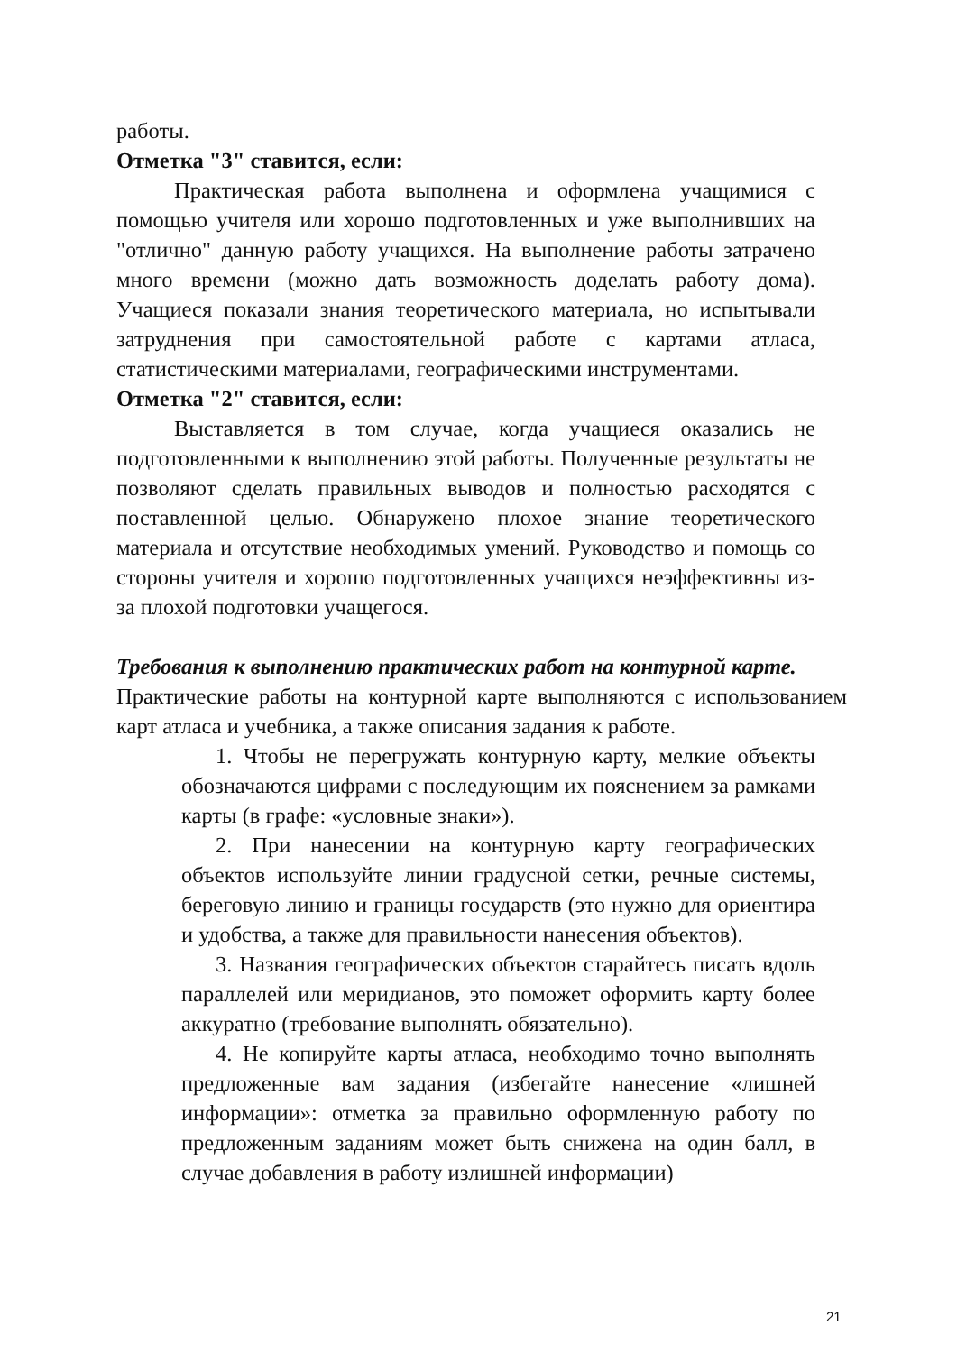работы.
Отметка "3" ставится, если:
Практическая работа выполнена и оформлена учащимися с помощью учителя или хорошо подготовленных и уже выполнивших на "отлично" данную работу учащихся. На выполнение работы затрачено много времени (можно дать возможность доделать работу дома). Учащиеся показали знания теоретического материала, но испытывали затруднения при самостоятельной работе с картами атласа, статистическими материалами, географическими инструментами.
Отметка "2" ставится, если:
Выставляется в том случае, когда учащиеся оказались не подготовленными к выполнению этой работы. Полученные результаты не позволяют сделать правильных выводов и полностью расходятся с поставленной целью. Обнаружено плохое знание теоретического материала и отсутствие необходимых умений. Руководство и помощь со стороны учителя и хорошо подготовленных учащихся неэффективны из-за плохой подготовки учащегося.
Требования к выполнению практических работ на контурной карте.
Практические работы на контурной карте выполняются с использованием карт атласа и учебника, а также описания задания к работе.
1. Чтобы не перегружать контурную карту, мелкие объекты обозначаются цифрами с последующим их пояснением за рамками карты (в графе: «условные знаки»).
2. При нанесении на контурную карту географических объектов используйте линии градусной сетки, речные системы, береговую линию и границы государств (это нужно для ориентира и удобства, а также для правильности нанесения объектов).
3. Названия географических объектов старайтесь писать вдоль параллелей или меридианов, это поможет оформить карту более аккуратно (требование выполнять обязательно).
4. Не копируйте карты атласа, необходимо точно выполнять предложенные вам задания (избегайте нанесение «лишней информации»: отметка за правильно оформленную работу по предложенным заданиям может быть снижена на один балл, в случае добавления в работу излишней информации)
21